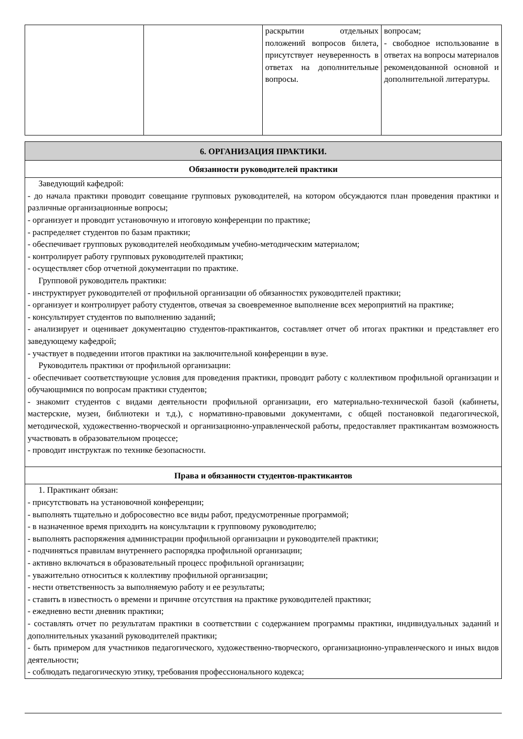| | | раскрытии отдельных положений вопросов билета, присутствует неуверенность в ответах на дополнительные вопросы. | вопросам; - свободное использование в ответах на вопросы материалов рекомендованной основной и дополнительной литературы. |
| 6. ОРГАНИЗАЦИЯ ПРАКТИКИ. |
| Обязанности руководителей практики |
| Заведующий кафедрой: - до начала практики проводит совещание групповых руководителей, на котором обсуждаются план проведения практики и различные организационные вопросы; - организует и проводит установочную и итоговую конференции по практике; - распределяет студентов по базам практики; - обеспечивает групповых руководителей необходимым учебно-методическим материалом; - контролирует работу групповых руководителей практики; - осуществляет сбор отчетной документации по практике. Групповой руководитель практики: - инструктирует руководителей от профильной организации об обязанностях руководителей практики; - организует и контролирует работу студентов, отвечая за своевременное выполнение всех мероприятий на практике; - консультирует студентов по выполнению заданий; - анализирует и оценивает документацию студентов-практикантов, составляет отчет об итогах практики и представляет его заведующему кафедрой; - участвует в подведении итогов практики на заключительной конференции в вузе. Руководитель практики от профильной организации: - обеспечивает соответствующие условия для проведения практики, проводит работу с коллективом профильной организации и обучающимися по вопросам практики студентов; - знакомит студентов с видами деятельности профильной организации, его материально-технической базой (кабинеты, мастерские, музеи, библиотеки и т.д.), с нормативно-правовыми документами, с общей постановкой педагогической, методической, художественно-творческой и организационно-управленческой работы, предоставляет практикантам возможность участвовать в образовательном процессе; - проводит инструктаж по технике безопасности. |
| Права и обязанности студентов-практикантов |
| 1. Практикант обязан: - присутствовать на установочной конференции; - выполнять тщательно и добросовестно все виды работ, предусмотренные программой; - в назначенное время приходить на консультации к групповому руководителю; - выполнять распоряжения администрации профильной организации и руководителей практики; - подчиняться правилам внутреннего распорядка профильной организации; - активно включаться в образовательный процесс профильной организации; - уважительно относиться к коллективу профильной организации; - нести ответственность за выполняемую работу и ее результаты; - ставить в известность о времени и причине отсутствия на практике руководителей практики; - ежедневно вести дневник практики; - составлять отчет по результатам практики в соответствии с содержанием программы практики, индивидуальных заданий и дополнительных указаний руководителей практики; - быть примером для участников педагогического, художественно-творческого, организационно-управленческого и иных видов деятельности; - соблюдать педагогическую этику, требования профессионального кодекса; |